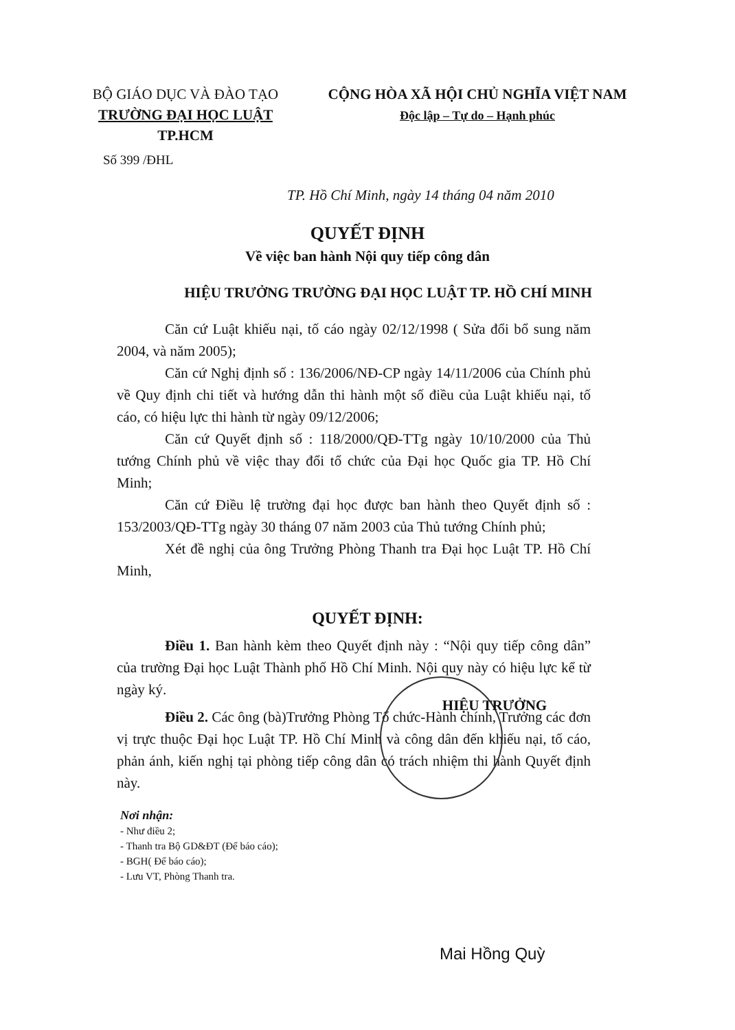BỘ GIÁO DỤC VÀ ĐÀO TẠO
TRƯỜNG ĐẠI HỌC LUẬT TP.HCM
CỘNG HÒA XÃ HỘI CHỦ NGHĨA VIỆT NAM
Độc lập – Tự do – Hạnh phúc
Số 399 /ĐHL
TP. Hồ Chí Minh, ngày 14 tháng 04 năm 2010
QUYẾT ĐỊNH
Về việc ban hành Nội quy tiếp công dân
HIỆU TRƯỞNG TRƯỜNG ĐẠI HỌC LUẬT TP. HỒ CHÍ MINH
Căn cứ Luật khiếu nại, tố cáo ngày 02/12/1998 ( Sửa đổi bổ sung năm 2004, và năm 2005);
Căn cứ Nghị định số : 136/2006/NĐ-CP ngày 14/11/2006 của Chính phủ về Quy định chi tiết và hướng dẫn thi hành một số điều của Luật khiếu nại, tố cáo, có hiệu lực thi hành từ ngày 09/12/2006;
Căn cứ Quyết định số : 118/2000/QĐ-TTg ngày 10/10/2000 của Thủ tướng Chính phủ về việc thay đổi tổ chức của Đại học Quốc gia TP. Hồ Chí Minh;
Căn cứ Điều lệ trường đại học được ban hành theo Quyết định số : 153/2003/QĐ-TTg ngày 30 tháng 07 năm 2003 của Thủ tướng Chính phủ;
Xét đề nghị của ông Trưởng Phòng Thanh tra Đại học Luật TP. Hồ Chí Minh,
QUYẾT ĐỊNH:
Điều 1. Ban hành kèm theo Quyết định này : “Nội quy tiếp công dân” của trường Đại học Luật Thành phố Hồ Chí Minh. Nội quy này có hiệu lực kể từ ngày ký.
Điều 2. Các ông (bà)Trưởng Phòng Tổ chức-Hành chính, Trưởng các đơn vị trực thuộc Đại học Luật TP. Hồ Chí Minh và công dân đến khiếu nại, tố cáo, phản ánh, kiến nghị tại phòng tiếp công dân có trách nhiệm thi hành Quyết định này.
Nơi nhận:
- Như điều 2;
- Thanh tra Bộ GD&ĐT (Để báo cáo);
- BGH( Để báo cáo);
- Lưu VT, Phòng Thanh tra.
HIỆU TRƯỞNG
Mai Hồng Quỳ